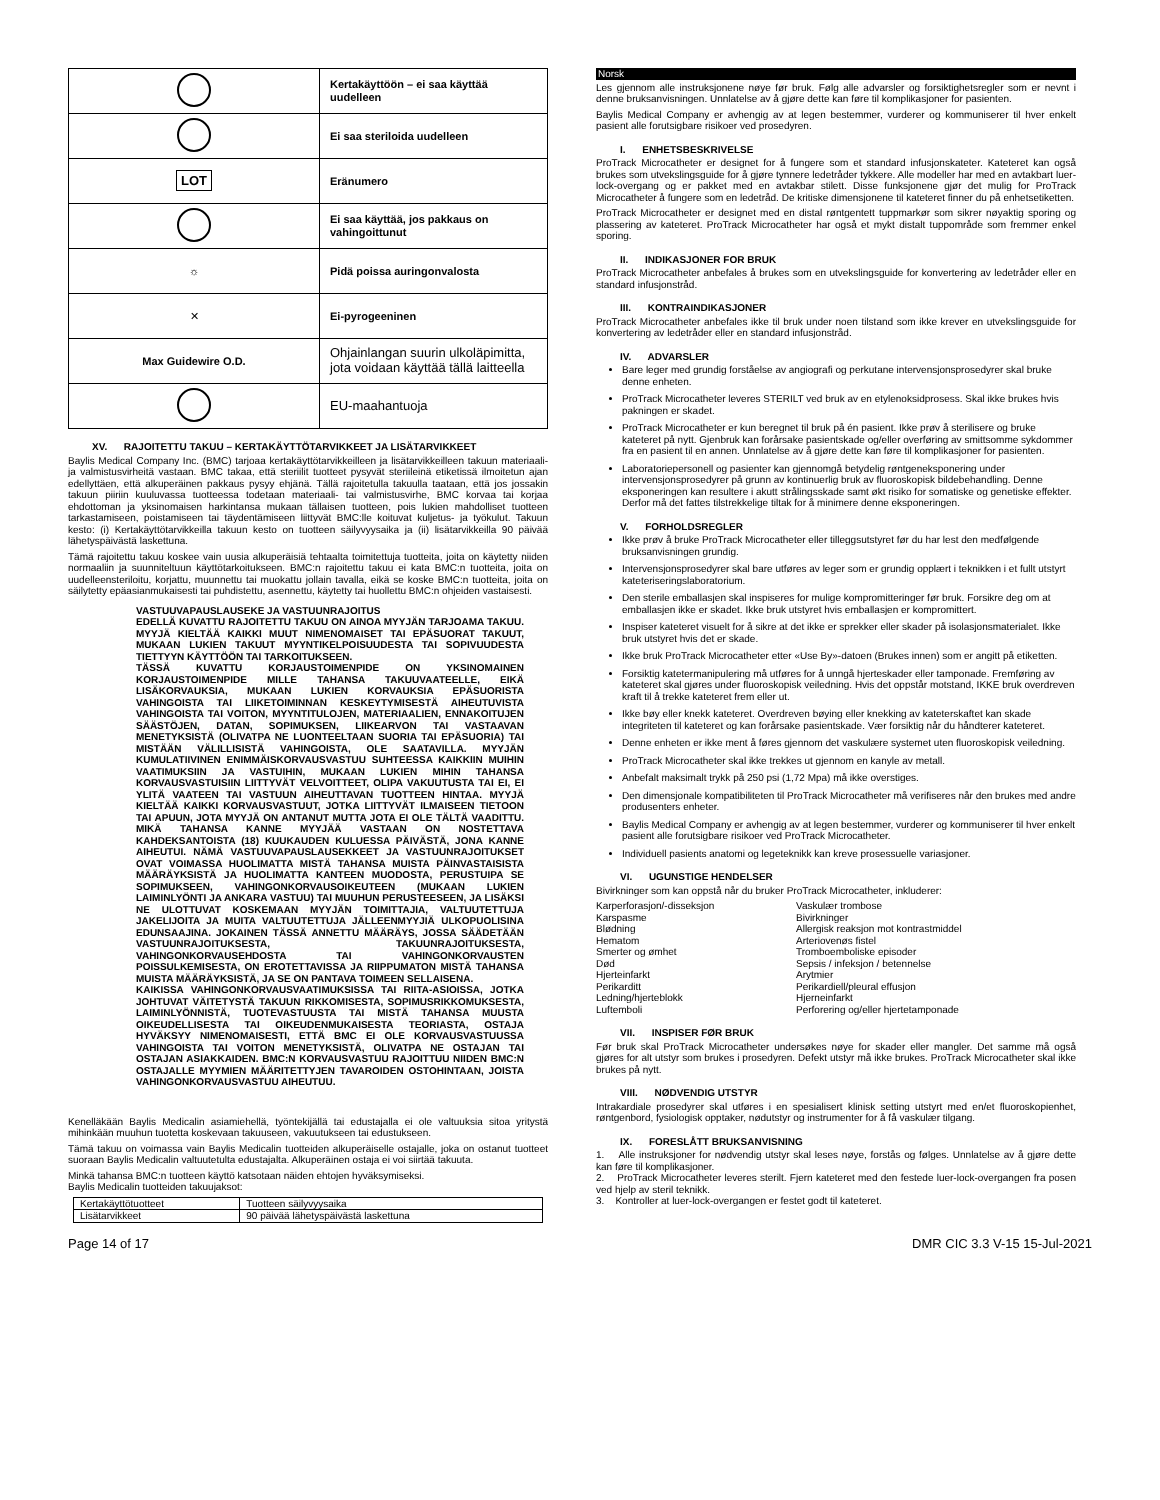| | Kertakäyttöön – ei saa käyttää uudelleen |
| | Ei saa steriloida uudelleen |
| LOT | Eränumero |
| | Ei saa käyttää, jos pakkaus on vahingoittunut |
| ☼ | Pidä poissa auringonvalosta |
| ✕ | Ei-pyrogeeninen |
| Max Guidewire O.D. | Ohjainlangan suurin ulkoläpimitta, jota voidaan käyttää tällä laitteella |
| | EU-maahantuoja |
XV. RAJOITETTU TAKUU – KERTAKÄYTTÖTARVIKKEET JA LISÄTARVIKKEET
Baylis Medical Company Inc. (BMC) tarjoaa kertakäyttötarvikkeilleen ja lisätarvikkeilleen takuun materiaali- ja valmistusvirheitä vastaan. BMC takaa, että steriilit tuotteet pysyvät steriileinä etiketissä ilmoitetun ajan edellyttäen, että alkuperäinen pakkaus pysyy ehjänä. Tällä rajoitetulla takuulla taataan, että jos jossakin takuun piiriin kuuluvassa tuotteessa todetaan materiaali- tai valmistusvirhe, BMC korvaa tai korjaa ehdottoman ja yksinomaisen harkintansa mukaan tällaisen tuotteen, pois lukien mahdolliset tuotteen tarkastamiseen, poistamiseen tai täydentämiseen liittyvät BMC:lle koituvat kuljetus- ja työkulut. Takuun kesto: (i) Kertakäyttötarvikkeilla takuun kesto on tuotteen säilyvyysaika ja (ii) lisätarvikkeilla 90 päivää lähetyspäivästä laskettuna.
Tämä rajoitettu takuu koskee vain uusia alkuperäisiä tehtaalta toimitettuja tuotteita, joita on käytetty niiden normaaliin ja suunniteltuun käyttötarkoitukseen. BMC:n rajoitettu takuu ei kata BMC:n tuotteita, joita on uudelleensteriloitu, korjattu, muunnettu tai muokattu jollain tavalla, eikä se koske BMC:n tuotteita, joita on säilytetty epäasianmukaisesti tai puhdistettu, asennettu, käytetty tai huollettu BMC:n ohjeiden vastaisesti.
VASTUUVAPAUSLAUSEKE JA VASTUUNRAJOITUS
EDELLÄ KUVATTU RAJOITETTU TAKUU ON AINOA MYYJÄN TARJOAMA TAKUU. MYYJÄ KIELTÄÄ KAIKKI MUUT NIMENOMAISET TAI EPÄSUORAT TAKUUT, MUKAAN LUKIEN TAKUUT MYYNTIKELPOISUUDESTA TAI SOPIVUUDESTA TIETTYYN KÄYTTÖÖN TAI TARKOITUKSEEN.
TÄSSÄ KUVATTU KORJAUSTOIMENPIDE ON YKSINOMAINEN KORJAUSTOIMENPIDE MILLE TAHANSA TAKUUVAATEELLE, EIKÄ LISÄKORVAUKSIA, MUKAAN LUKIEN KORVAUKSIA EPÄSUORISTA VAHINGOISTA TAI LIIKETOIMINNAN KESKEYTYMISESTÄ AIHEUTUVISTA VAHINGOISTA TAI VOITON, MYYNTITULOJEN, MATERIAALIEN, ENNAKOITUJEN SÄÄSTÖJEN, DATAN, SOPIMUKSEN, LIIKEARVON TAI VASTAAVAN MENETYKSISTÄ (OLIVATPA NE LUONTEELTAAN SUORIA TAI EPÄSUORIA) TAI MISTÄÄN VÄLILLISISTÄ VAHINGOISTA, OLE SAATAVILLA. MYYJÄN KUMULATIIVINEN ENIMMÄISKORVAUSVASTUU SUHTEESSA KAIKKIIN MUIHIN VAATIMUKSIIN JA VASTUIHIN, MUKAAN LUKIEN MIHIN TAHANSA KORVAUSVASTUISIIN LIITTYVÄT VELVOITTEET, OLIPA VAKUUTUSTA TAI EI, EI YLITÄ VAATEEN TAI VASTUUN AIHEUTTAVAN TUOTTEEN HINTAA. MYYJÄ KIELTÄÄ KAIKKI KORVAUSVASTUUT, JOTKA LIITTYVÄT ILMAISEEN TIETOON TAI APUUN, JOTA MYYJÄ ON ANTANUT MUTTA JOTA EI OLE TÄLTÄ VAADITTU. MIKÄ TAHANSA KANNE MYYJÄÄ VASTAAN ON NOSTETTAVA KAHDEKSANTOISTA (18) KUUKAUDEN KULUESSA PÄIVÄSTÄ, JONA KANNE AIHEUTUI. NÄMÄ VASTUUVAPAUSLAUSEKKEET JA VASTUUNRAJOITUKSET OVAT VOIMASSA HUOLIMATTA MISTÄ TAHANSA MUISTA PÄINVASTAISISTA MÄÄRÄYKSISTÄ JA HUOLIMATTA KANTEEN MUODOSTA, PERUSTUIPA SE SOPIMUKSEEN, VAHINGONKORVAUSOIKEUTEEN (MUKAAN LUKIEN LAIMINLYÖNTI JA ANKARA VASTUU) TAI MUUHUN PERUSTEESEEN, JA LISÄKSI NE ULOTTUVAT KOSKEMAAN MYYJÄN TOIMITTAJIA, VALTUUTETTUJA JAKELIJOITA JA MUITA VALTUUTETTUJA JÄLLEENMYYJIÄ ULKOPUOLISINA EDUNSAAJINA. JOKAINEN TÄSSÄ ANNETTU MÄÄRÄYS, JOSSA SÄÄDETÄÄN VASTUUNRAJOITUKSESTA, TAKUUNRAJOITUKSESTA, VAHINGONKORVAUSEHDOSTA TAI VAHINGONKORVAUSTEN POISSULKEMISESTA, ON EROTETTAVISSA JA RIIPPUMATON MISTÄ TAHANSA MUISTA MÄÄRÄYKSISTÄ, JA SE ON PANTAVA TOIMEEN SELLAISENA.
KAIKISSA VAHINGONKORVAUSVAATIMUKSISSA TAI RIITA-ASIOISSA, JOTKA JOHTUVAT VÄITETYSTÄ TAKUUN RIKKOMISESTA, SOPIMUSRIKKOMUKSESTA, LAIMINLYÖNNISTÄ, TUOTEVASTUUSTA TAI MISTÄ TAHANSA MUUSTA OIKEUDELLISESTA TAI OIKEUDENMUKAISESTA TEORIASTA, OSTAJA HYVÄKSYY NIMENOMAISESTI, ETTÄ BMC EI OLE KORVAUSVASTUUSSA VAHINGOISTA TAI VOITON MENETYKSISTÄ, OLIVATPA NE OSTAJAN TAI OSTAJAN ASIAKKAIDEN. BMC:N KORVAUSVASTUU RAJOITTUU NIIDEN BMC:N OSTAJALLE MYYMIEN MÄÄRITETTYJEN TAVAROIDEN OSTOHINTAAN, JOISTA VAHINGONKORVAUSVASTUU AIHEUTUU.
Kenelläkään Baylis Medicalin asiamiehellä, työntekijällä tai edustajalla ei ole valtuuksia sitoa yritystä mihinkään muuhun tuotetta koskevaan takuuseen, vakuutukseen tai edustukseen.
Tämä takuu on voimassa vain Baylis Medicalin tuotteiden alkuperäiselle ostajalle, joka on ostanut tuotteet suoraan Baylis Medicalin valtuutetulta edustajalta. Alkuperäinen ostaja ei voi siirtää takuuta.
Minkä tahansa BMC:n tuotteen käyttö katsotaan näiden ehtojen hyväksymiseksi.
Baylis Medicalin tuotteiden takuujaksot:
| Kertakäyttötuotteet | Tuotteen säilyvyysaika |
| Lisätarvikkeet | 90 päivää lähetyspäivästä laskettuna |
Norsk
Les gjennom alle instruksjonene nøye før bruk. Følg alle advarsler og forsiktighetsregler som er nevnt i denne bruksanvisningen. Unnlatelse av å gjøre dette kan føre til komplikasjoner for pasienten.
Baylis Medical Company er avhengig av at legen bestemmer, vurderer og kommuniserer til hver enkelt pasient alle forutsigbare risikoer ved prosedyren.
I. ENHETSBESKRIVELSE
ProTrack Microcatheter er designet for å fungere som et standard infusjonskateter. Kateteret kan også brukes som utvekslingsguide for å gjøre tynnere ledetråder tykkere. Alle modeller har med en avtakbart luer-lock-overgang og er pakket med en avtakbar stilett. Disse funksjonene gjør det mulig for ProTrack Microcatheter å fungere som en ledetråd. De kritiske dimensjonene til kateteret finner du på enhetsetiketten.
ProTrack Microcatheter er designet med en distal røntgentett tuppmarkør som sikrer nøyaktig sporing og plassering av kateteret. ProTrack Microcatheter har også et mykt distalt tuppområde som fremmer enkel sporing.
II. INDIKASJONER FOR BRUK
ProTrack Microcatheter anbefales å brukes som en utvekslingsguide for konvertering av ledetråder eller en standard infusjonstråd.
III. KONTRAINDIKASJONER
ProTrack Microcatheter anbefales ikke til bruk under noen tilstand som ikke krever en utvekslingsguide for konvertering av ledetråder eller en standard infusjonstråd.
IV. ADVARSLER
Bare leger med grundig forståelse av angiografi og perkutane intervensjonsprosedyrer skal bruke denne enheten.
ProTrack Microcatheter leveres STERILT ved bruk av en etylenoksidprosess. Skal ikke brukes hvis pakningen er skadet.
ProTrack Microcatheter er kun beregnet til bruk på én pasient. Ikke prøv å sterilisere og bruke kateteret på nytt. Gjenbruk kan forårsake pasientskade og/eller overføring av smittsomme sykdommer fra en pasient til en annen. Unnlatelse av å gjøre dette kan føre til komplikasjoner for pasienten.
Laboratoriepersonell og pasienter kan gjennomgå betydelig røntgeneksponering under intervensjonsprosedyrer på grunn av kontinuerlig bruk av fluoroskopisk bildebehandling. Denne eksponeringen kan resultere i akutt strålingsskade samt økt risiko for somatiske og genetiske effekter. Derfor må det fattes tilstrekkelige tiltak for å minimere denne eksponeringen.
V. FORHOLDSREGLER
Ikke prøv å bruke ProTrack Microcatheter eller tilleggsutstyret før du har lest den medfølgende bruksanvisningen grundig.
Intervensjonsprosedyrer skal bare utføres av leger som er grundig opplært i teknikken i et fullt utstyrt kateteriseringslaboratorium.
Den sterile emballasjen skal inspiseres for mulige kompromitteringer før bruk. Forsikre deg om at emballasjen ikke er skadet. Ikke bruk utstyret hvis emballasjen er kompromittert.
Inspiser kateteret visuelt for å sikre at det ikke er sprekker eller skader på isolasjonsmaterialet. Ikke bruk utstyret hvis det er skade.
Ikke bruk ProTrack Microcatheter etter «Use By»-datoen (Brukes innen) som er angitt på etiketten.
Forsiktig katetermanipulering må utføres for å unngå hjerteskader eller tamponade. Fremføring av kateteret skal gjøres under fluoroskopisk veiledning. Hvis det oppstår motstand, IKKE bruk overdreven kraft til å trekke kateteret frem eller ut.
Ikke bøy eller knekk kateteret. Overdreven bøying eller knekking av kateterskaftet kan skade integriteten til kateteret og kan forårsake pasientskade. Vær forsiktig når du håndterer kateteret.
Denne enheten er ikke ment å føres gjennom det vaskulære systemet uten fluoroskopisk veiledning.
ProTrack Microcatheter skal ikke trekkes ut gjennom en kanyle av metall.
Anbefalt maksimalt trykk på 250 psi (1,72 Mpa) må ikke overstiges.
Den dimensjonale kompatibiliteten til ProTrack Microcatheter må verifiseres når den brukes med andre produsenters enheter.
Baylis Medical Company er avhengig av at legen bestemmer, vurderer og kommuniserer til hver enkelt pasient alle forutsigbare risikoer ved ProTrack Microcatheter.
Individuell pasients anatomi og legeteknikk kan kreve prosessuelle variasjoner.
VI. UGUNSTIGE HENDELSER
Bivirkninger som kan oppstå når du bruker ProTrack Microcatheter, inkluderer:
Karperforasjon/-disseksjon Vaskulær trombose Karspasme Bivirkninger Blødning Allergisk reaksjon mot kontrastmiddel Hematom Arteriovenøs fistel Smerter og ømhet Tromboemboliske episoder Død Sepsis / infeksjon / betennelse Hjerteinfarkt Arytmier Perikarditt Perikardiell/pleural effusjon Ledning/hjerteblokk Hjerneinfarkt Luftemboli Perforering og/eller hjertetamponade
VII. INSPISER FØR BRUK
Før bruk skal ProTrack Microcatheter undersøkes nøye for skader eller mangler. Det samme må også gjøres for alt utstyr som brukes i prosedyren. Defekt utstyr må ikke brukes. ProTrack Microcatheter skal ikke brukes på nytt.
VIII. NØDVENDIG UTSTYR
Intrakardiale prosedyrer skal utføres i en spesialisert klinisk setting utstyrt med en/et fluoroskopienhet, røntgenbord, fysiologisk opptaker, nødutstyr og instrumenter for å få vaskulær tilgang.
IX. FORESLÅTT BRUKSANVISNING
1. Alle instruksjoner for nødvendig utstyr skal leses nøye, forstås og følges. Unnlatelse av å gjøre dette kan føre til komplikasjoner.
2. ProTrack Microcatheter leveres sterilt. Fjern kateteret med den festede luer-lock-overgangen fra posen ved hjelp av steril teknikk.
3. Kontroller at luer-lock-overgangen er festet godt til kateteret.
Page 14 of 17 DMR CIC 3.3 V-15 15-Jul-2021